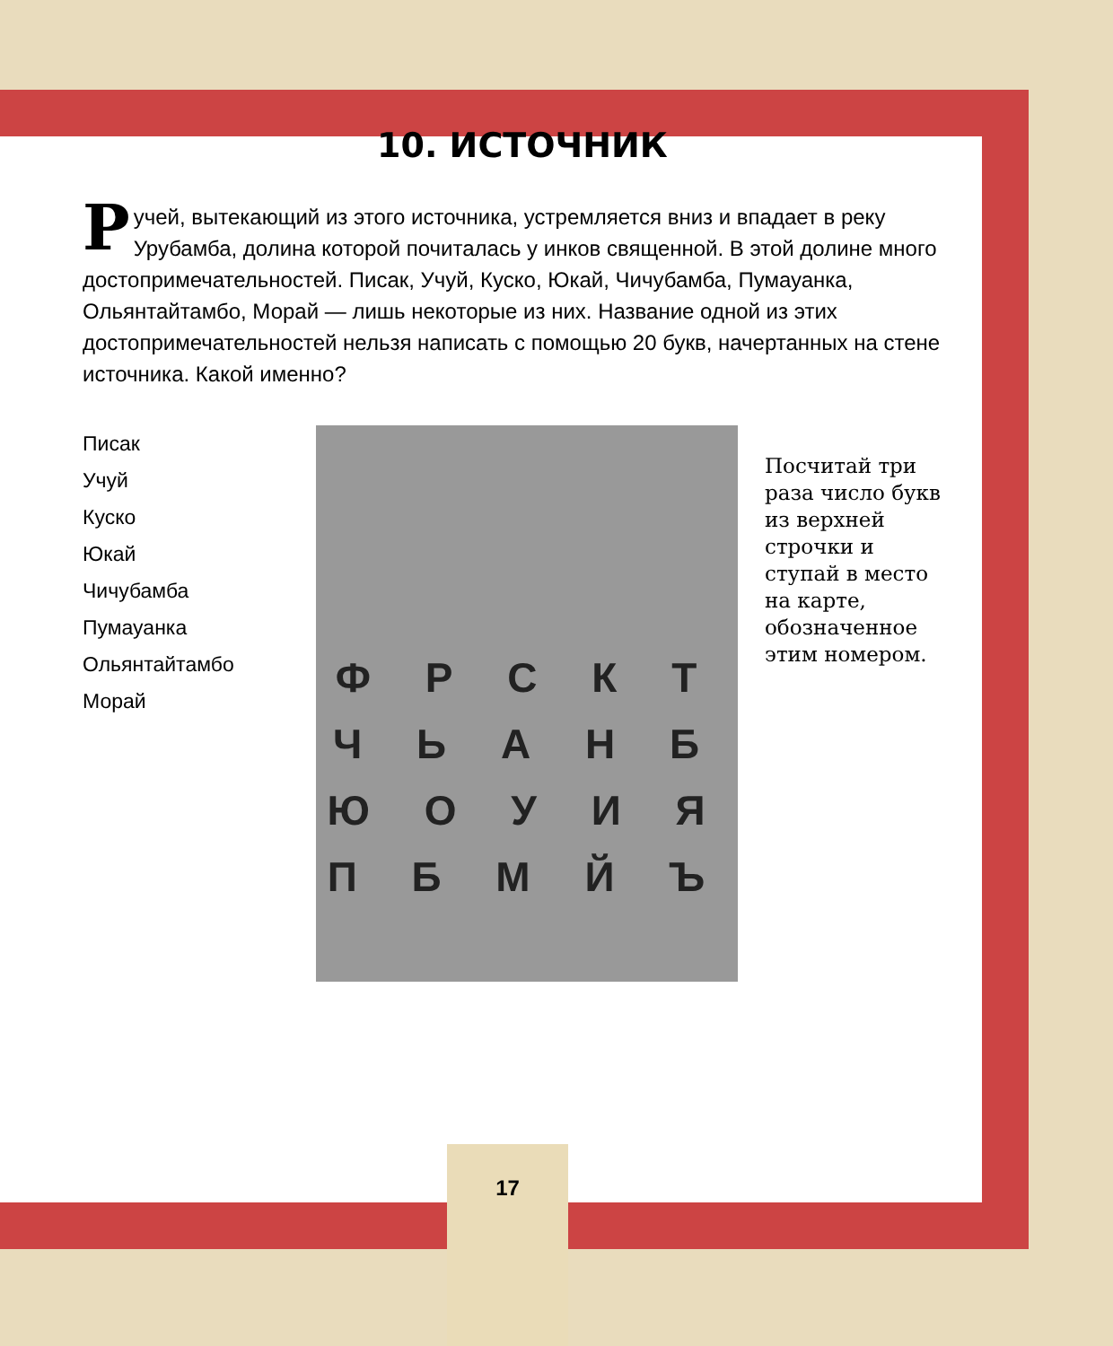10. ИСТОЧНИК
Ручей, вытекающий из этого источника, устремляется вниз и впадает в реку Урубамба, долина которой почиталась у инков священной. В этой долине много достопримечательностей. Писак, Учуй, Куско, Юкай, Чичубамба, Пумауанка, Ольянтайтамбо, Морай — лишь некоторые из них. Название одной из этих достопримечательностей нельзя написать с помощью 20 букв, начертанных на стене источника. Какой именно?
Писак
Учуй
Куско
Юкай
Чичубамба
Пумауанка
Ольянтайтамбо
Морай
Ф Р С К Т
Ч Ь А Н Б
Ю О У И Я
П Б М Й Ъ
Посчитай три раза число букв из верхней строчки и ступай в место на карте, обозначенное этим номером.
17